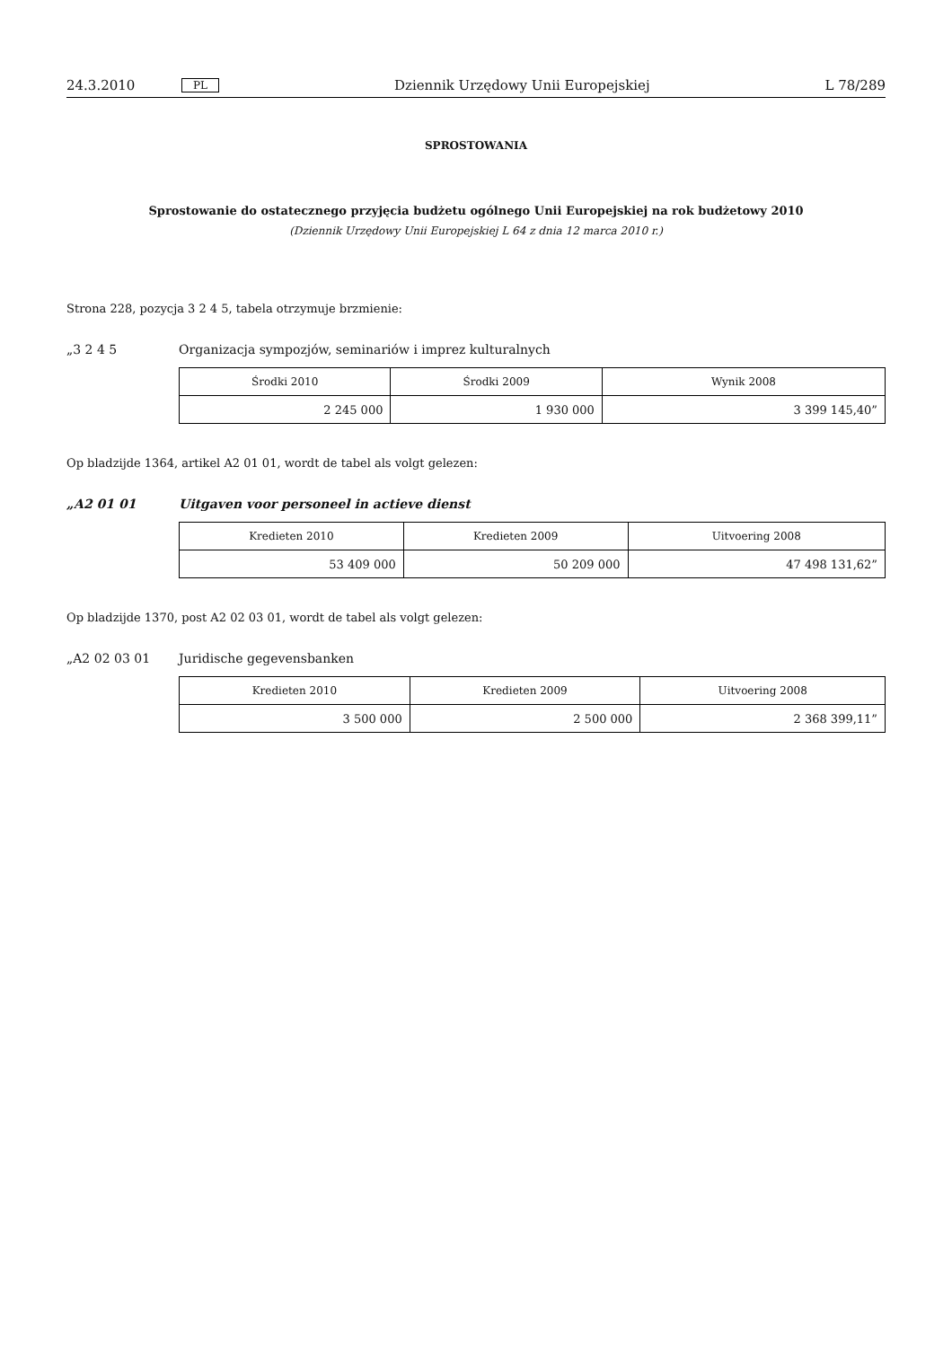24.3.2010 PL Dziennik Urzędowy Unii Europejskiej L 78/289
SPROSTOWANIA
Sprostowanie do ostatecznego przyjęcia budżetu ogólnego Unii Europejskiej na rok budżetowy 2010
(Dziennik Urzędowy Unii Europejskiej L 64 z dnia 12 marca 2010 r.)
Strona 228, pozycja 3 2 4 5, tabela otrzymuje brzmienie:
„3 2 4 5 Organizacja sympozjów, seminariów i imprez kulturalnych
| Środki 2010 | Środki 2009 | Wynik 2008 |
| --- | --- | --- |
| 2 245 000 | 1 930 000 | 3 399 145,40” |
Op bladzijde 1364, artikel A2 01 01, wordt de tabel als volgt gelezen:
„A2 01 01 Uitgaven voor personeel in actieve dienst
| Kredieten 2010 | Kredieten 2009 | Uitvoering 2008 |
| --- | --- | --- |
| 53 409 000 | 50 209 000 | 47 498 131,62” |
Op bladzijde 1370, post A2 02 03 01, wordt de tabel als volgt gelezen:
„A2 02 03 01 Juridische gegevensbanken
| Kredieten 2010 | Kredieten 2009 | Uitvoering 2008 |
| --- | --- | --- |
| 3 500 000 | 2 500 000 | 2 368 399,11” |